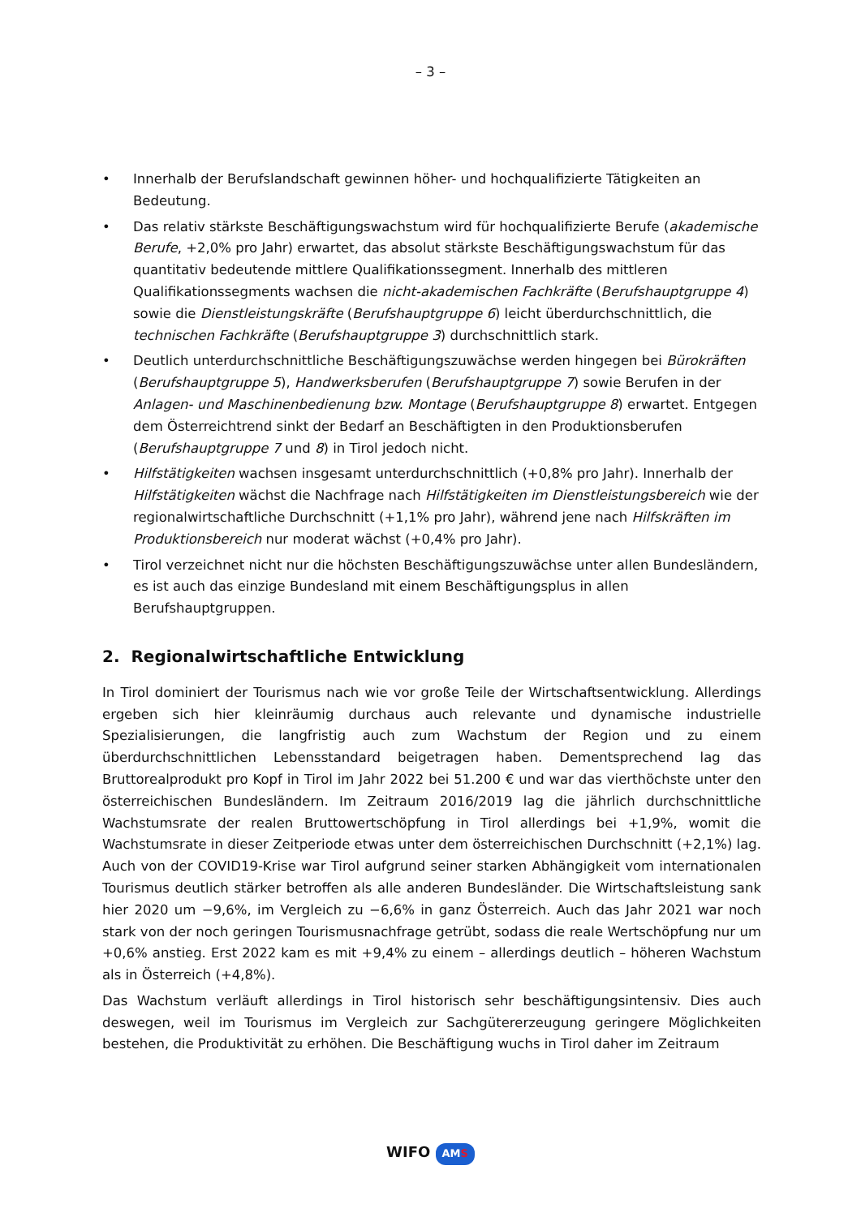– 3 –
• Innerhalb der Berufslandschaft gewinnen höher- und hochqualifizierte Tätigkeiten an Bedeutung.
• Das relativ stärkste Beschäftigungswachstum wird für hochqualifizierte Berufe (akademische Berufe, +2,0% pro Jahr) erwartet, das absolut stärkste Beschäftigungswachstum für das quantitativ bedeutende mittlere Qualifikationssegment. Innerhalb des mittleren Qualifikationssegments wachsen die nicht-akademischen Fachkräfte (Berufshauptgruppe 4) sowie die Dienstleistungskräfte (Berufshauptgruppe 6) leicht überdurchschnittlich, die technischen Fachkräfte (Berufshauptgruppe 3) durchschnittlich stark.
• Deutlich unterdurchschnittliche Beschäftigungszuwächse werden hingegen bei Bürokräften (Berufshauptgruppe 5), Handwerksberufen (Berufshauptgruppe 7) sowie Berufen in der Anlagen- und Maschinenbedienung bzw. Montage (Berufshauptgruppe 8) erwartet. Entgegen dem Österreichtrend sinkt der Bedarf an Beschäftigten in den Produktionsberufen (Berufshauptgruppe 7 und 8) in Tirol jedoch nicht.
• Hilfstätigkeiten wachsen insgesamt unterdurchschnittlich (+0,8% pro Jahr). Innerhalb der Hilfstätigkeiten wächst die Nachfrage nach Hilfstätigkeiten im Dienstleistungsbereich wie der regionalwirtschaftliche Durchschnitt (+1,1% pro Jahr), während jene nach Hilfskräften im Produktionsbereich nur moderat wächst (+0,4% pro Jahr).
• Tirol verzeichnet nicht nur die höchsten Beschäftigungszuwächse unter allen Bundesländern, es ist auch das einzige Bundesland mit einem Beschäftigungsplus in allen Berufshauptgruppen.
2. Regionalwirtschaftliche Entwicklung
In Tirol dominiert der Tourismus nach wie vor große Teile der Wirtschaftsentwicklung. Allerdings ergeben sich hier kleinräumig durchaus auch relevante und dynamische industrielle Spezialisierungen, die langfristig auch zum Wachstum der Region und zu einem überdurchschnittlichen Lebensstandard beigetragen haben. Dementsprechend lag das Bruttorealprodukt pro Kopf in Tirol im Jahr 2022 bei 51.200 € und war das vierthöchste unter den österreichischen Bundesländern. Im Zeitraum 2016/2019 lag die jährlich durchschnittliche Wachstumsrate der realen Bruttowertschöpfung in Tirol allerdings bei +1,9%, womit die Wachstumsrate in dieser Zeitperiode etwas unter dem österreichischen Durchschnitt (+2,1%) lag. Auch von der COVID19-Krise war Tirol aufgrund seiner starken Abhängigkeit vom internationalen Tourismus deutlich stärker betroffen als alle anderen Bundesländer. Die Wirtschaftsleistung sank hier 2020 um −9,6%, im Vergleich zu −6,6% in ganz Österreich. Auch das Jahr 2021 war noch stark von der noch geringen Tourismusnachfrage getrübt, sodass die reale Wertschöpfung nur um +0,6% anstieg. Erst 2022 kam es mit +9,4% zu einem – allerdings deutlich – höheren Wachstum als in Österreich (+4,8%).
Das Wachstum verläuft allerdings in Tirol historisch sehr beschäftigungsintensiv. Dies auch deswegen, weil im Tourismus im Vergleich zur Sachgütererzeugung geringere Möglichkeiten bestehen, die Produktivität zu erhöhen. Die Beschäftigung wuchs in Tirol daher im Zeitraum
WIFO AMS